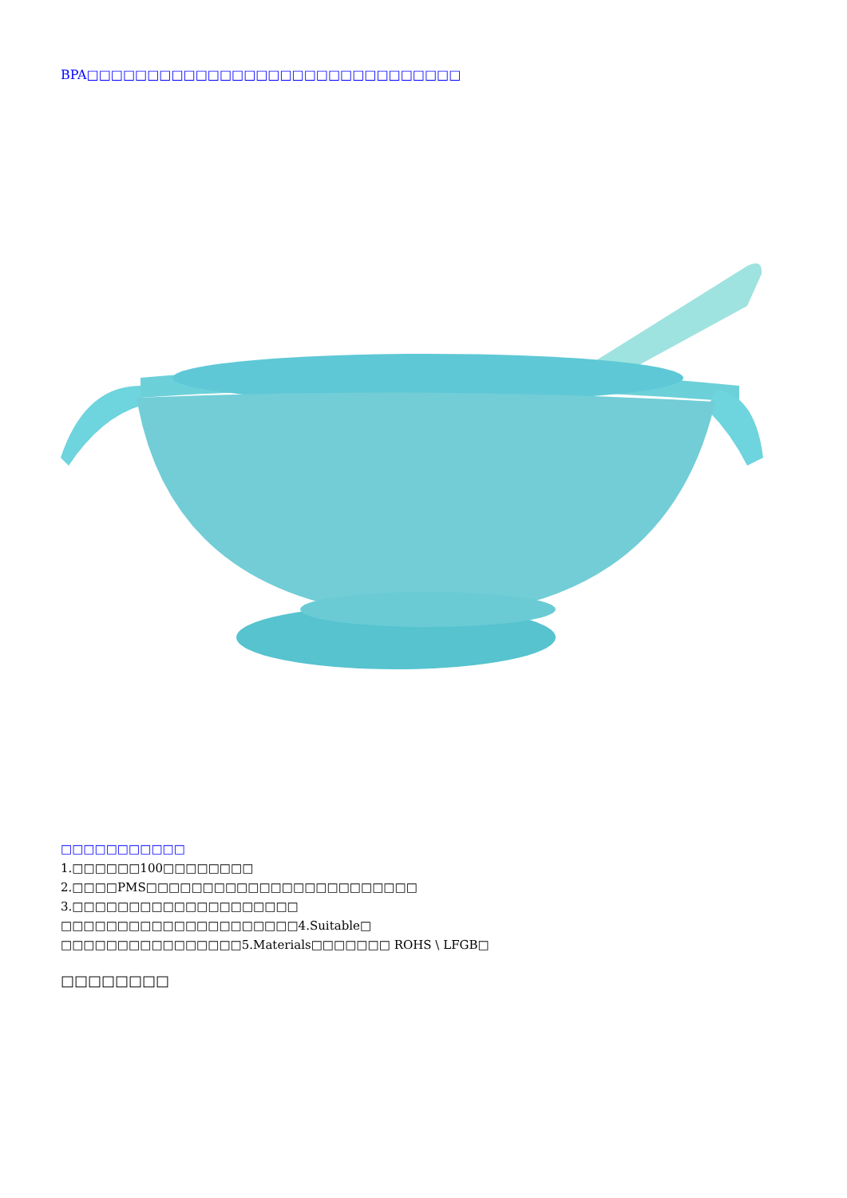BPA□□□□□□□□□□□□□□□□□□□□□□□□□□□□□□□
□□□□□□□□□□□
1.□□□□□□100□□□□□□□□
2.□□□□PMS□□□□□□□□□□□□□□□□□□□□□□□□
3.□□□□□□□□□□□□□□□□□□□□
□□□□□□□□□□□□□□□□□□□□□4.Suitable□
□□□□□□□□□□□□□□□□5.Materials□□□□□□□ ROHS \ LFGB□
□□□□□□□□